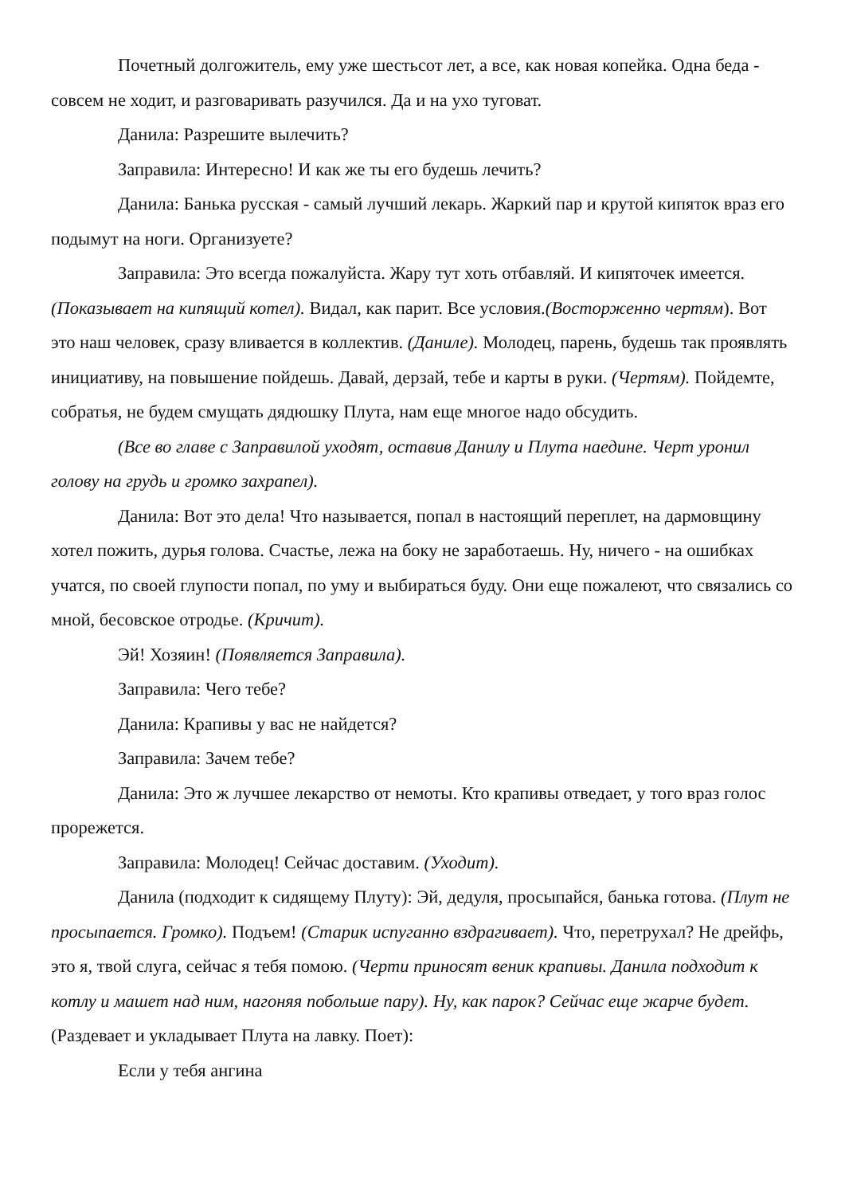Почетный долгожитель, ему уже шестьсот лет, а все, как новая копейка. Одна беда - совсем не ходит, и разговаривать разучился. Да и на ухо туговат.
Данила: Разрешите вылечить?
Заправила: Интересно! И как же ты его будешь лечить?
Данила: Банька русская - самый лучший лекарь. Жаркий пар и крутой кипяток враз его подымут на ноги. Организуете?
Заправила: Это всегда пожалуйста. Жару тут хоть отбавляй. И кипяточек имеется. (Показывает на кипящий котел). Видал, как парит. Все условия.(Восторженно чертям). Вот это наш человек, сразу вливается в коллектив. (Даниле). Молодец, парень, будешь так проявлять инициативу, на повышение пойдешь. Давай, дерзай, тебе и карты в руки. (Чертям). Пойдемте, собратья, не будем смущать дядюшку Плута, нам еще многое надо обсудить.
(Все во главе с Заправилой уходят, оставив Данилу и Плута наедине. Черт уронил голову на грудь и громко захрапел).
Данила: Вот это дела! Что называется, попал в настоящий переплет, на дармовщину хотел пожить, дурья голова. Счастье, лежа на боку не заработаешь. Ну, ничего - на ошибках учатся, по своей глупости попал, по уму и выбираться буду. Они еще пожалеют, что связались со мной, бесовское отродье. (Кричит).
Эй! Хозяин! (Появляется Заправила).
Заправила: Чего тебе?
Данила: Крапивы у вас не найдется?
Заправила: Зачем тебе?
Данила: Это ж лучшее лекарство от немоты. Кто крапивы отведает, у того враз голос прорежется.
Заправила: Молодец! Сейчас доставим. (Уходит).
Данила (подходит к сидящему Плуту): Эй, дедуля, просыпайся, банька готова. (Плут не просыпается. Громко). Подъем! (Старик испуганно вздрагивает). Что, перетрухал? Не дрейфь, это я, твой слуга, сейчас я тебя помою. (Черти приносят веник крапивы. Данила подходит к котлу и машет над ним, нагоняя побольше пару). Ну, как парок? Сейчас еще жарче будет. (Раздевает и укладывает Плута на лавку. Поет):
Если у тебя ангина